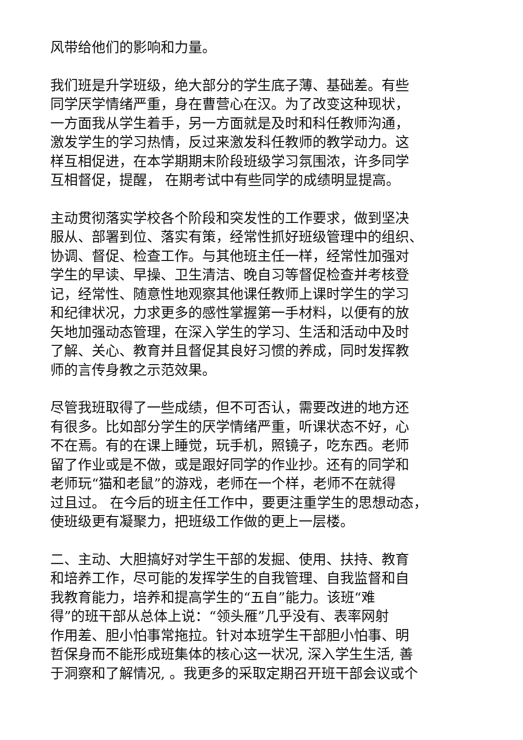风带给他们的影响和力量。
我们班是升学班级，绝大部分的学生底子薄、基础差。有些
同学厌学情绪严重，身在曹营心在汉。为了改变这种现状，
一方面我从学生着手，另一方面就是及时和科任教师沟通，
激发学生的学习热情，反过来激发科任教师的教学动力。这
样互相促进，在本学期期末阶段班级学习氛围浓，许多同学
互相督促，提醒， 在期考试中有些同学的成绩明显提高。
主动贯彻落实学校各个阶段和突发性的工作要求，做到坚决
服从、部署到位、落实有策，经常性抓好班级管理中的组织、
协调、督促、检查工作。与其他班主任一样，经常性加强对
学生的早读、早操、卫生清洁、晚自习等督促检查并考核登
记，经常性、随意性地观察其他课任教师上课时学生的学习
和纪律状况，力求更多的感性掌握第一手材料，以便有的放
矢地加强动态管理，在深入学生的学习、生活和活动中及时
了解、关心、教育并且督促其良好习惯的养成，同时发挥教
师的言传身教之示范效果。
尽管我班取得了一些成绩，但不可否认，需要改进的地方还
有很多。比如部分学生的厌学情绪严重，听课状态不好，心
不在焉。有的在课上睡觉，玩手机，照镜子，吃东西。老师
留了作业或是不做，或是跟好同学的作业抄。还有的同学和
老师玩“猫和老鼠”的游戏，老师在一个样，老师不在就得
过且过。 在今后的班主任工作中，要更注重学生的思想动态，
使班级更有凝聚力，把班级工作做的更上一层楼。
二、主动、大胆搞好对学生干部的发掘、使用、扶持、教育
和培养工作，尽可能的发挥学生的自我管理、自我监督和自
我教育能力，培养和提高学生的“五自”能力。该班“难
得”的班干部从总体上说：“领头雁”几乎没有、表率网射
作用差、胆小怕事常拖拉。针对本班学生干部胆小怕事、明
哲保身而不能形成班集体的核心这一状况, 深入学生生活, 善
于洞察和了解情况, 。我更多的采取定期召开班干部会议或个